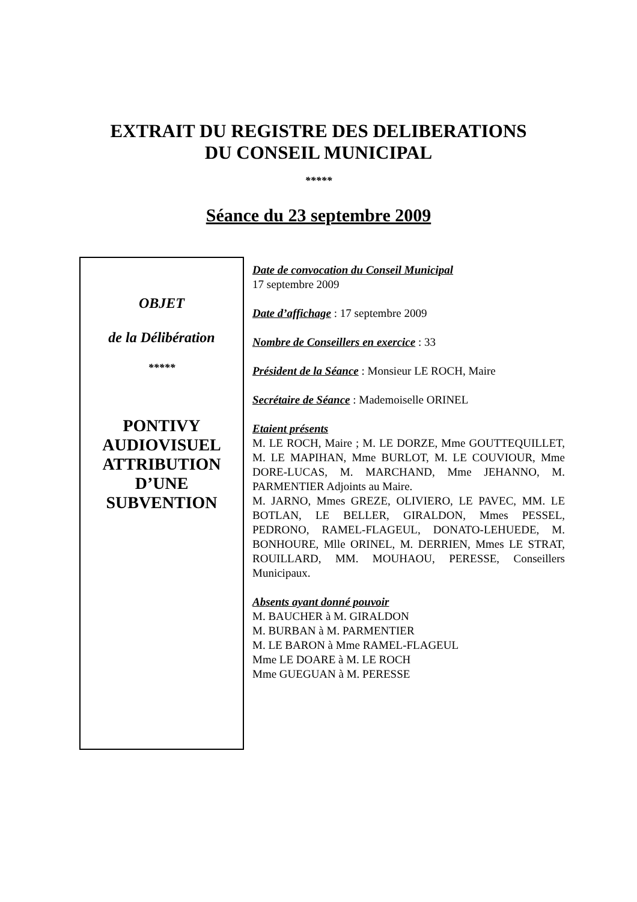EXTRAIT DU REGISTRE DES DELIBERATIONS
DU CONSEIL MUNICIPAL
*****
Séance du 23 septembre 2009
OBJET
de la Délibération
*****
PONTIVY AUDIOVISUEL ATTRIBUTION D’UNE SUBVENTION
Date de convocation du Conseil Municipal
17 septembre 2009
Date d’affichage : 17 septembre 2009
Nombre de Conseillers en exercice : 33
Président de la Séance : Monsieur LE ROCH, Maire
Secrétaire de Séance : Mademoiselle ORINEL
Etaient présents
M. LE ROCH, Maire ; M. LE DORZE, Mme GOUTTEQUILLET, M. LE MAPIHAN, Mme BURLOT, M. LE COUVIOUR, Mme DORE-LUCAS, M. MARCHAND, Mme JEHANNO, M. PARMENTIER Adjoints au Maire.
M. JARNO, Mmes GREZE, OLIVIERO, LE PAVEC, MM. LE BOTLAN, LE BELLER, GIRALDON, Mmes PESSEL, PEDRONO, RAMEL-FLAGEUL, DONATO-LEHUEDE, M. BONHOURE, Mlle ORINEL, M. DERRIEN, Mmes LE STRAT, ROUILLARD, MM. MOUHAOU, PERESSE, Conseillers Municipaux.
Absents ayant donné pouvoir
M. BAUCHER à M. GIRALDON
M. BURBAN à M. PARMENTIER
M. LE BARON à Mme RAMEL-FLAGEUL
Mme LE DOARE à M. LE ROCH
Mme GUEGUAN à M. PERESSE